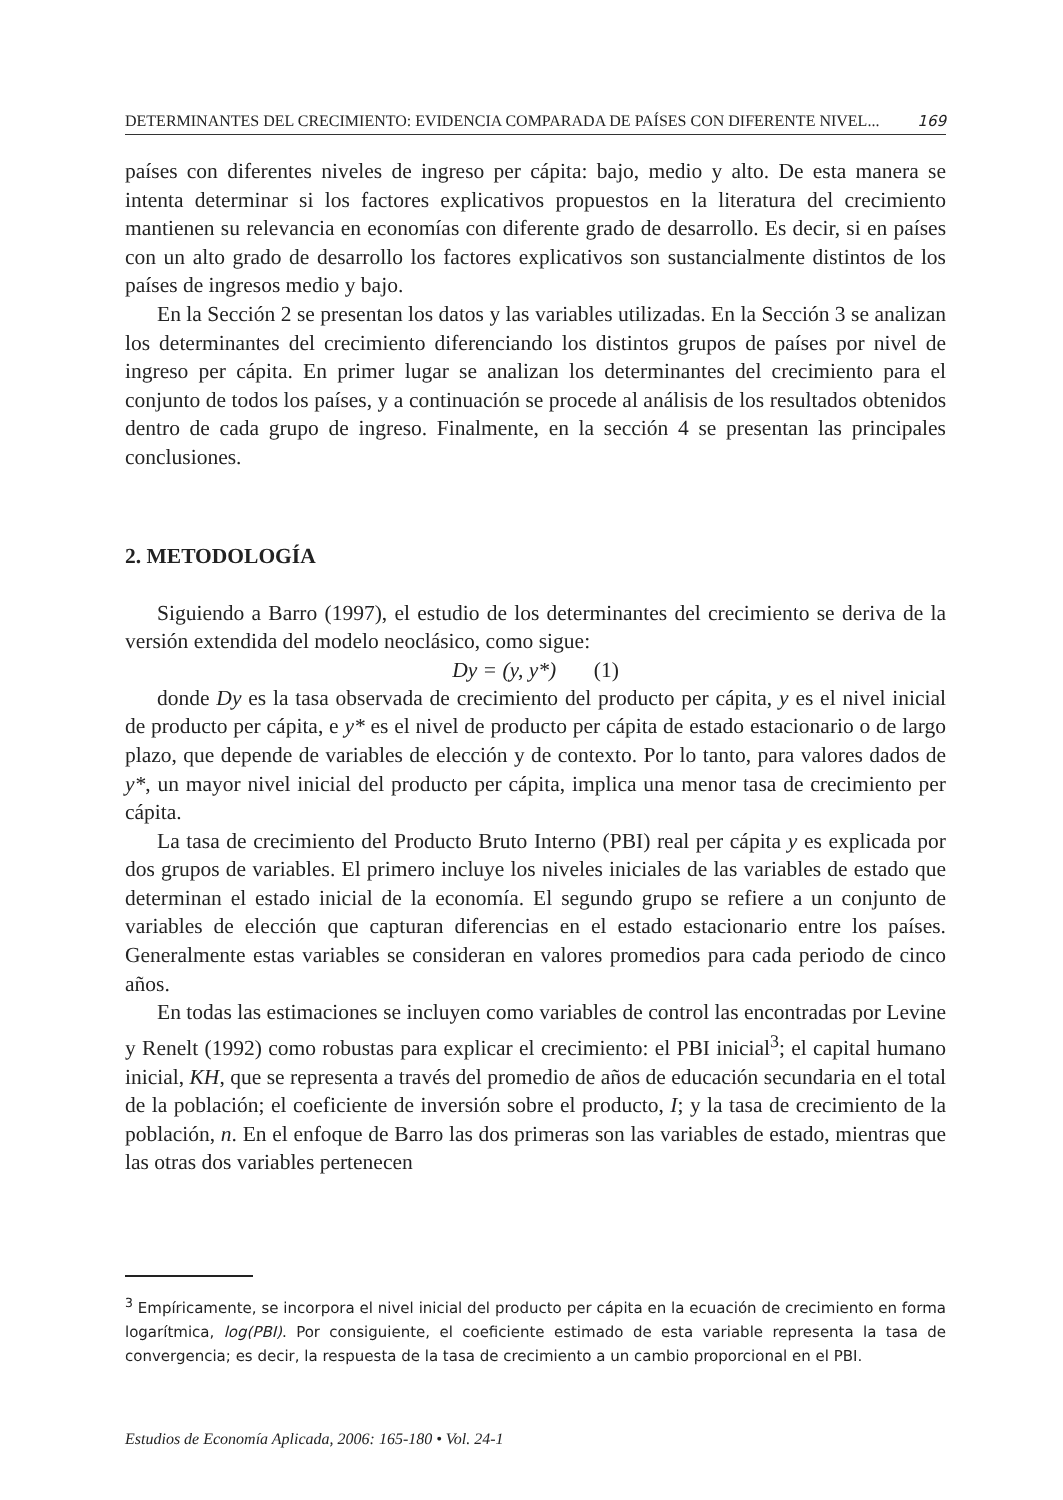DETERMINANTES DEL CRECIMIENTO: EVIDENCIA COMPARADA DE PAÍSES CON DIFERENTE NIVEL... 169
países con diferentes niveles de ingreso per cápita: bajo, medio y alto. De esta manera se intenta determinar si los factores explicativos propuestos en la literatura del crecimiento mantienen su relevancia en economías con diferente grado de desarrollo. Es decir, si en países con un alto grado de desarrollo los factores explicativos son sustancialmente distintos de los países de ingresos medio y bajo.
En la Sección 2 se presentan los datos y las variables utilizadas. En la Sección 3 se analizan los determinantes del crecimiento diferenciando los distintos grupos de países por nivel de ingreso per cápita. En primer lugar se analizan los determinantes del crecimiento para el conjunto de todos los países, y a continuación se procede al análisis de los resultados obtenidos dentro de cada grupo de ingreso. Finalmente, en la sección 4 se presentan las principales conclusiones.
2. METODOLOGÍA
Siguiendo a Barro (1997), el estudio de los determinantes del crecimiento se deriva de la versión extendida del modelo neoclásico, como sigue:
Dy = (y, y*) (1)
donde Dy es la tasa observada de crecimiento del producto per cápita, y es el nivel inicial de producto per cápita, e y* es el nivel de producto per cápita de estado estacionario o de largo plazo, que depende de variables de elección y de contexto. Por lo tanto, para valores dados de y*, un mayor nivel inicial del producto per cápita, implica una menor tasa de crecimiento per cápita.
La tasa de crecimiento del Producto Bruto Interno (PBI) real per cápita y es explicada por dos grupos de variables. El primero incluye los niveles iniciales de las variables de estado que determinan el estado inicial de la economía. El segundo grupo se refiere a un conjunto de variables de elección que capturan diferencias en el estado estacionario entre los países. Generalmente estas variables se consideran en valores promedios para cada periodo de cinco años.
En todas las estimaciones se incluyen como variables de control las encontradas por Levine y Renelt (1992) como robustas para explicar el crecimiento: el PBI inicial<sup>3</sup>; el capital humano inicial, KH, que se representa a través del promedio de años de educación secundaria en el total de la población; el coeficiente de inversión sobre el producto, I; y la tasa de crecimiento de la población, n. En el enfoque de Barro las dos primeras son las variables de estado, mientras que las otras dos variables pertenecen
<sup>3</sup> Empíricamente, se incorpora el nivel inicial del producto per cápita en la ecuación de crecimiento en forma logarítmica, log(PBI). Por consiguiente, el coeficiente estimado de esta variable representa la tasa de convergencia; es decir, la respuesta de la tasa de crecimiento a un cambio proporcional en el PBI.
Estudios de Economía Aplicada, 2006: 165-180 • Vol. 24-1